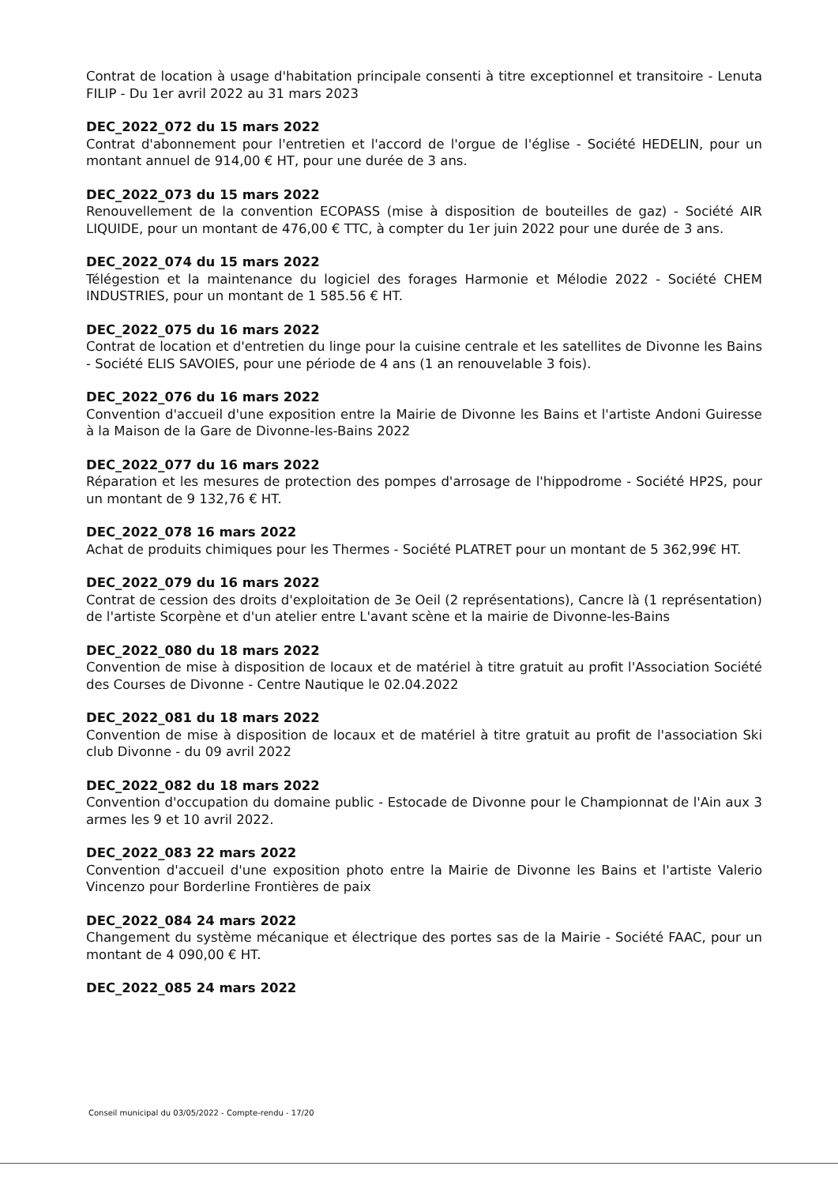Contrat de location à usage d'habitation principale consenti à titre exceptionnel et transitoire - Lenuta FILIP - Du 1er avril 2022 au 31 mars 2023
DEC_2022_072 du 15 mars 2022
Contrat d'abonnement pour l'entretien et l'accord de l'orgue de l'église - Société HEDELIN, pour un montant annuel de 914,00 € HT, pour une durée de 3 ans.
DEC_2022_073 du 15 mars 2022
Renouvellement de la convention ECOPASS (mise à disposition de bouteilles de gaz) - Société AIR LIQUIDE, pour un montant de 476,00 € TTC, à compter du 1er juin 2022 pour une durée de 3 ans.
DEC_2022_074 du 15 mars 2022
Télégestion et la maintenance du logiciel des forages Harmonie et Mélodie 2022 - Société CHEM INDUSTRIES, pour un montant de 1 585.56 € HT.
DEC_2022_075 du 16 mars 2022
Contrat de location et d'entretien du linge pour la cuisine centrale et les satellites de Divonne les Bains - Société ELIS SAVOIES, pour une période de 4 ans (1 an renouvelable 3 fois).
DEC_2022_076 du 16 mars 2022
Convention d'accueil d'une exposition entre la Mairie de Divonne les Bains et l'artiste Andoni Guiresse à la Maison de la Gare de Divonne-les-Bains 2022
DEC_2022_077 du 16 mars 2022
Réparation et les mesures de protection des pompes d'arrosage de l'hippodrome - Société HP2S, pour un montant de 9 132,76 € HT.
DEC_2022_078 16 mars 2022
Achat de produits chimiques pour les Thermes - Société PLATRET pour un montant de 5 362,99€ HT.
DEC_2022_079 du 16 mars 2022
Contrat de cession des droits d'exploitation de 3e Oeil (2 représentations), Cancre là (1 représentation) de l'artiste Scorpène et d'un atelier entre L'avant scène et la mairie de Divonne-les-Bains
DEC_2022_080 du 18 mars 2022
Convention de mise à disposition de locaux et de matériel à titre gratuit au profit l'Association Société des Courses de Divonne - Centre Nautique le 02.04.2022
DEC_2022_081 du 18 mars 2022
Convention de mise à disposition de locaux et de matériel à titre gratuit au profit de l'association Ski club Divonne - du 09 avril 2022
DEC_2022_082 du 18 mars 2022
Convention d'occupation du domaine public - Estocade de Divonne pour le Championnat de l'Ain aux 3 armes les 9 et 10 avril 2022.
DEC_2022_083 22 mars 2022
Convention d'accueil d'une exposition photo entre la Mairie de Divonne les Bains et l'artiste Valerio Vincenzo pour Borderline Frontières de paix
DEC_2022_084 24 mars 2022
Changement du système mécanique et électrique des portes sas de la Mairie - Société FAAC, pour un montant de 4 090,00 € HT.
DEC_2022_085 24 mars 2022
Conseil municipal du 03/05/2022 - Compte-rendu - 17/20